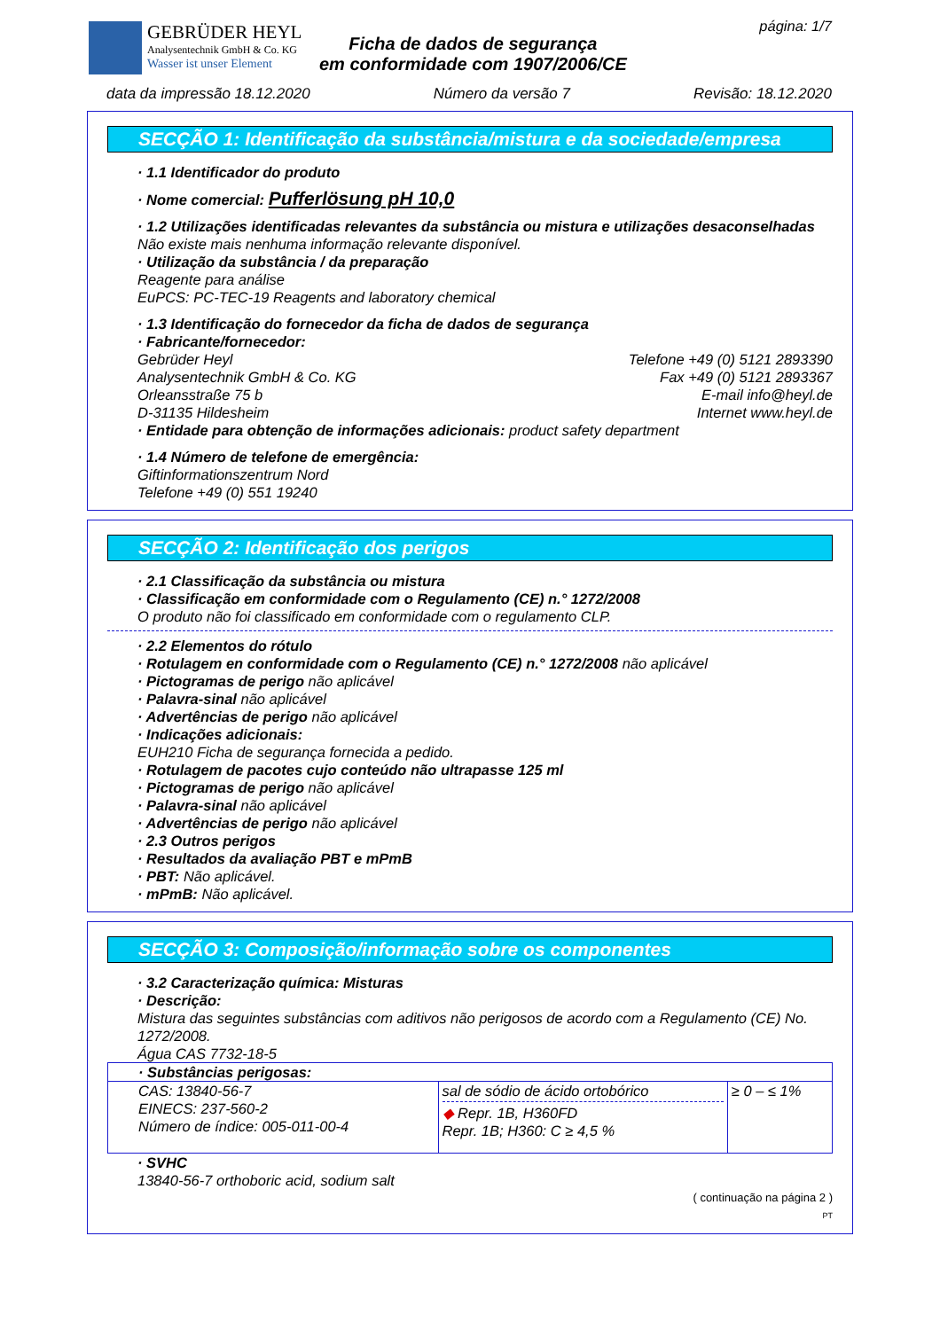GEBRÜDER HEYL
Analysentechnik GmbH & Co. KG
Wasser ist unser Element
Ficha de dados de segurança
em conformidade com 1907/2006/CE
página: 1/7
data da impressão 18.12.2020 Número da versão 7 Revisão: 18.12.2020
SECÇÃO 1: Identificação da substância/mistura e da sociedade/empresa
· 1.1 Identificador do produto
· Nome comercial: Pufferlösung pH 10,0
· 1.2 Utilizações identificadas relevantes da substância ou mistura e utilizações desaconselhadas
Não existe mais nenhuma informação relevante disponível.
· Utilização da substância / da preparação
Reagente para análise
EuPCS: PC-TEC-19 Reagents and laboratory chemical
· 1.3 Identificação do fornecedor da ficha de dados de segurança
· Fabricante/fornecedor:
Gebrüder Heyl Telefone +49 (0) 5121 2893390
Analysentechnik GmbH & Co. KG Fax +49 (0) 5121 2893367
Orleansstraße 75 b E-mail info@heyl.de
D-31135 Hildesheim Internet www.heyl.de
· Entidade para obtenção de informações adicionais: product safety department
· 1.4 Número de telefone de emergência:
Giftinformationszentrum Nord
Telefone +49 (0) 551 19240
SECÇÃO 2: Identificação dos perigos
· 2.1 Classificação da substância ou mistura
· Classificação em conformidade com o Regulamento (CE) n.° 1272/2008
O produto não foi classificado em conformidade com o regulamento CLP.
· 2.2 Elementos do rótulo
· Rotulagem en conformidade com o Regulamento (CE) n.° 1272/2008 não aplicável
· Pictogramas de perigo não aplicável
· Palavra-sinal não aplicável
· Advertências de perigo não aplicável
· Indicações adicionais:
EUH210 Ficha de segurança fornecida a pedido.
· Rotulagem de pacotes cujo conteúdo não ultrapasse 125 ml
· Pictogramas de perigo não aplicável
· Palavra-sinal não aplicável
· Advertências de perigo não aplicável
· 2.3 Outros perigos
· Resultados da avaliação PBT e mPmB
· PBT: Não aplicável.
· mPmB: Não aplicável.
SECÇÃO 3: Composição/informação sobre os componentes
· 3.2 Caracterização química: Misturas
· Descrição:
Mistura das seguintes substâncias com aditivos não perigosos de acordo com a Regulamento (CE) No. 1272/2008.
Água CAS 7732-18-5
| · Substâncias perigosas: | | |
| CAS: 13840-56-7 EINECS: 237-560-2 Número de índice: 005-011-00-4 | sal de sódio de ácido ortobórico ◆ Repr. 1B, H360FD Repr. 1B; H360: C ≥ 4,5 % | ≥ 0 – ≤ 1% |
· SVHC
13840-56-7 orthoboric acid, sodium salt
( continuação na página 2 )
PT